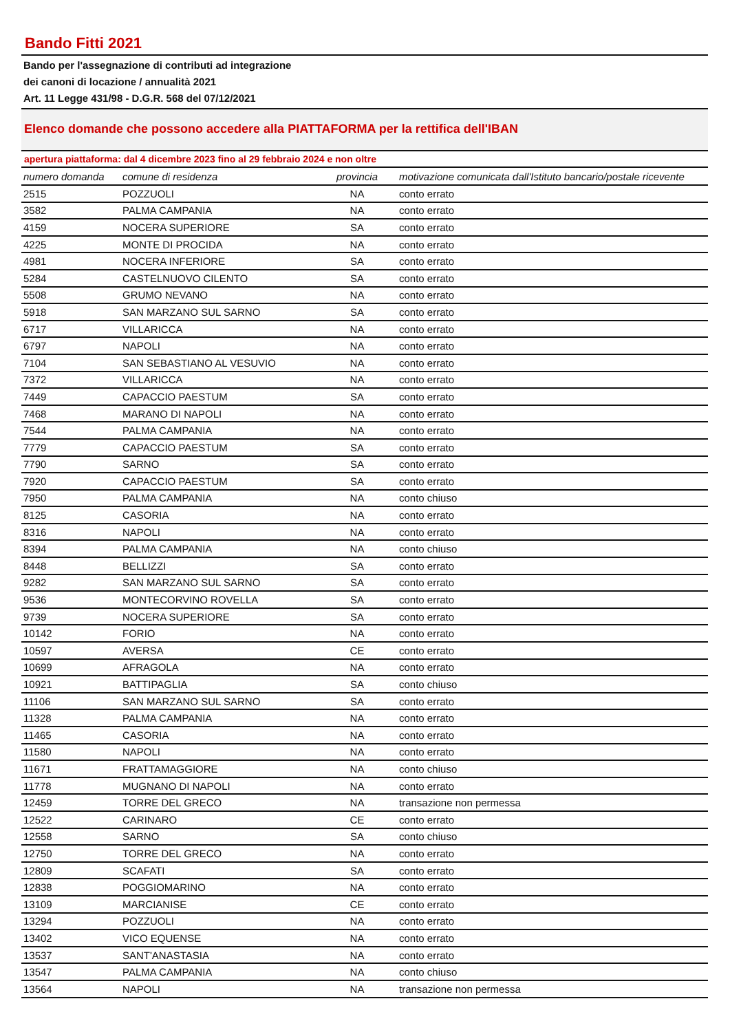Bando Fitti 2021
Bando per l'assegnazione di contributi ad integrazione
dei canoni di locazione / annualità 2021
Art. 11 Legge 431/98 - D.G.R. 568 del 07/12/2021
Elenco domande che possono accedere alla PIATTAFORMA per la rettifica dell'IBAN
apertura piattaforma: dal 4 dicembre 2023 fino al 29 febbraio 2024 e non oltre
| numero domanda | comune di residenza | provincia | motivazione comunicata dall'Istituto bancario/postale ricevente |
| --- | --- | --- | --- |
| 2515 | POZZUOLI | NA | conto errato |
| 3582 | PALMA CAMPANIA | NA | conto errato |
| 4159 | NOCERA SUPERIORE | SA | conto errato |
| 4225 | MONTE DI PROCIDA | NA | conto errato |
| 4981 | NOCERA INFERIORE | SA | conto errato |
| 5284 | CASTELNUOVO CILENTO | SA | conto errato |
| 5508 | GRUMO NEVANO | NA | conto errato |
| 5918 | SAN MARZANO SUL SARNO | SA | conto errato |
| 6717 | VILLARICCA | NA | conto errato |
| 6797 | NAPOLI | NA | conto errato |
| 7104 | SAN SEBASTIANO AL VESUVIO | NA | conto errato |
| 7372 | VILLARICCA | NA | conto errato |
| 7449 | CAPACCIO PAESTUM | SA | conto errato |
| 7468 | MARANO DI NAPOLI | NA | conto errato |
| 7544 | PALMA CAMPANIA | NA | conto errato |
| 7779 | CAPACCIO PAESTUM | SA | conto errato |
| 7790 | SARNO | SA | conto errato |
| 7920 | CAPACCIO PAESTUM | SA | conto errato |
| 7950 | PALMA CAMPANIA | NA | conto chiuso |
| 8125 | CASORIA | NA | conto errato |
| 8316 | NAPOLI | NA | conto errato |
| 8394 | PALMA CAMPANIA | NA | conto chiuso |
| 8448 | BELLIZZI | SA | conto errato |
| 9282 | SAN MARZANO SUL SARNO | SA | conto errato |
| 9536 | MONTECORVINO ROVELLA | SA | conto errato |
| 9739 | NOCERA SUPERIORE | SA | conto errato |
| 10142 | FORIO | NA | conto errato |
| 10597 | AVERSA | CE | conto errato |
| 10699 | AFRAGOLA | NA | conto errato |
| 10921 | BATTIPAGLIA | SA | conto chiuso |
| 11106 | SAN MARZANO SUL SARNO | SA | conto errato |
| 11328 | PALMA CAMPANIA | NA | conto errato |
| 11465 | CASORIA | NA | conto errato |
| 11580 | NAPOLI | NA | conto errato |
| 11671 | FRATTAMAGGIORE | NA | conto chiuso |
| 11778 | MUGNANO DI NAPOLI | NA | conto errato |
| 12459 | TORRE DEL GRECO | NA | transazione non permessa |
| 12522 | CARINARO | CE | conto errato |
| 12558 | SARNO | SA | conto chiuso |
| 12750 | TORRE DEL GRECO | NA | conto errato |
| 12809 | SCAFATI | SA | conto errato |
| 12838 | POGGIOMARINO | NA | conto errato |
| 13109 | MARCIANISE | CE | conto errato |
| 13294 | POZZUOLI | NA | conto errato |
| 13402 | VICO EQUENSE | NA | conto errato |
| 13537 | SANT'ANASTASIA | NA | conto errato |
| 13547 | PALMA CAMPANIA | NA | conto chiuso |
| 13564 | NAPOLI | NA | transazione non permessa |